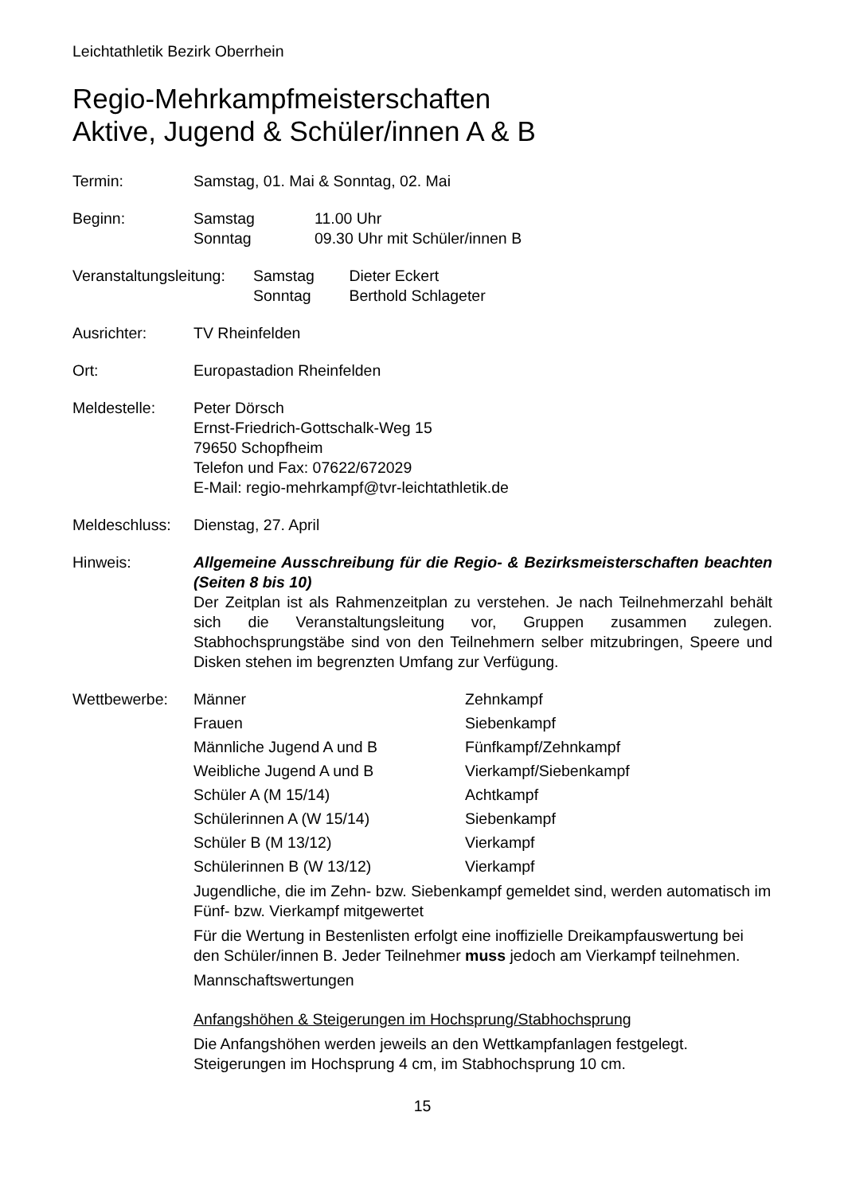Leichtathletik Bezirk Oberrhein
Regio-Mehrkampfmeisterschaften
Aktive, Jugend & Schüler/innen A & B
Termin: Samstag, 01. Mai & Sonntag, 02. Mai
Beginn: Samstag 11.00 Uhr
Sonntag 09.30 Uhr mit Schüler/innen B
Veranstaltungsleitung:
Samstag Dieter Eckert
Sonntag Berthold Schlageter
Ausrichter: TV Rheinfelden
Ort: Europastadion Rheinfelden
Meldestelle: Peter Dörsch
Ernst-Friedrich-Gottschalk-Weg 15
79650 Schopfheim
Telefon und Fax: 07622/672029
E-Mail: regio-mehrkampf@tvr-leichtathletik.de
Meldeschluss:
Dienstag, 27. April
Hinweis: Allgemeine Ausschreibung für die Regio- & Bezirksmeisterschaften beachten (Seiten 8 bis 10)
Der Zeitplan ist als Rahmenzeitplan zu verstehen. Je nach Teilnehmerzahl behält sich die Veranstaltungsleitung vor, Gruppen zusammen zulegen. Stabhochsprungstäbe sind von den Teilnehmern selber mitzubringen, Speere und Disken stehen im begrenzten Umfang zur Verfügung.
Wettbewerbe: Männer
Zehnkampf
Frauen
Siebenkampf
Männliche Jugend A und B
Fünfkampf/Zehnkampf
Weibliche Jugend A und B
Vierkampf/Siebenkampf
Schüler A (M 15/14)
Achtkampf
Schülerinnen A (W 15/14)
Siebenkampf
Schüler B (M 13/12)
Vierkampf
Schülerinnen B (W 13/12)
Vierkampf
Jugendliche, die im Zehn- bzw. Siebenkampf gemeldet sind, werden automatisch im Fünf- bzw. Vierkampf mitgewertet
Für die Wertung in Bestenlisten erfolgt eine inoffizielle Dreikampfauswertung bei den Schüler/innen B. Jeder Teilnehmer muss jedoch am Vierkampf teilnehmen.
Mannschaftswertungen
Anfangshöhen & Steigerungen im Hochsprung/Stabhochsprung
Die Anfangshöhen werden jeweils an den Wettkampfanlagen festgelegt. Steigerungen im Hochsprung 4 cm, im Stabhochsprung 10 cm.
15